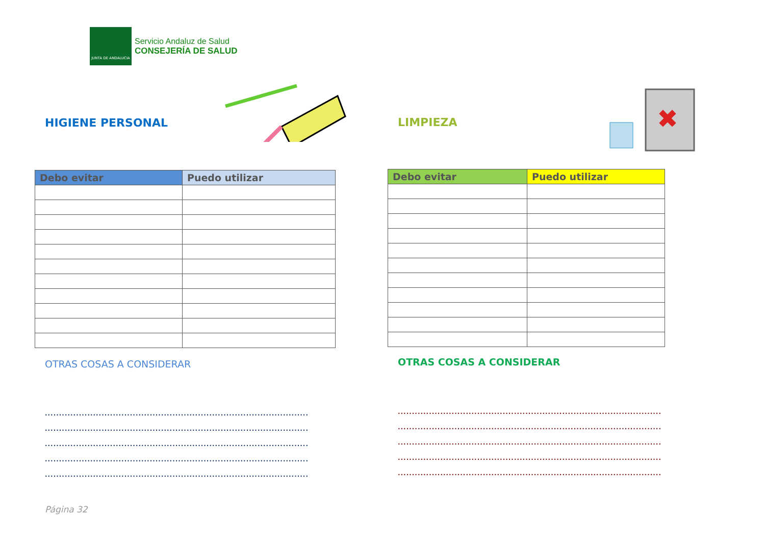JUNTA DE ANDALUCIA
Servicio Andaluz de Salud
CONSEJERÍA DE SALUD
HIGIENE PERSONAL LIMPIEZA
✖
| Debo evitar | Puedo utilizar |
| --- | --- |
| Debo evitar | Puedo utilizar |
| --- | --- |
OTRAS COSAS A CONSIDERAR OTRAS COSAS A CONSIDERAR
.............................................................................................
.............................................................................................
.............................................................................................
.............................................................................................
.............................................................................................
.............................................................................................
.............................................................................................
.............................................................................................
.............................................................................................
.............................................................................................
Página 32